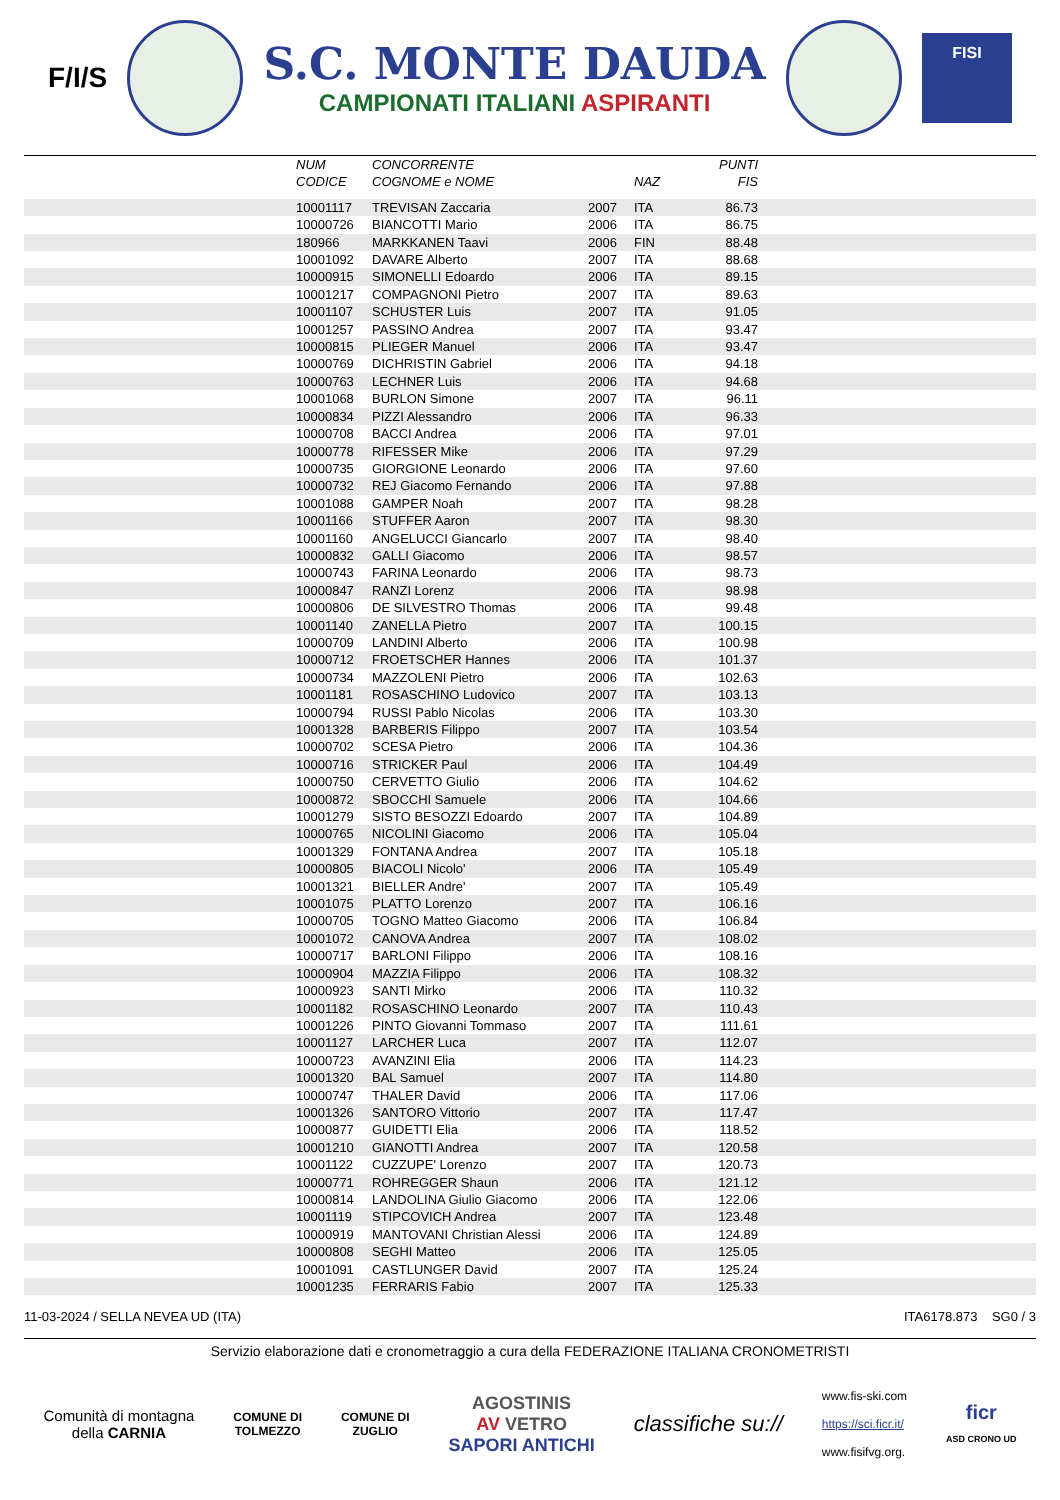F/I/S
S.C. MONTE DAUDA
CAMPIONATI ITALIANI ASPIRANTI
FISI
| | NUM CODICE | CONCORRENTE COGNOME e NOME | | NAZ | PUNTI FIS | |
| --- | --- | --- | --- | --- | --- | --- |
| | 10001117 | TREVISAN Zaccaria | 2007 | ITA | 86.73 | |
| | 10000726 | BIANCOTTI Mario | 2006 | ITA | 86.75 | |
| | 180966 | MARKKANEN Taavi | 2006 | FIN | 88.48 | |
| | 10001092 | DAVARE Alberto | 2007 | ITA | 88.68 | |
| | 10000915 | SIMONELLI Edoardo | 2006 | ITA | 89.15 | |
| | 10001217 | COMPAGNONI Pietro | 2007 | ITA | 89.63 | |
| | 10001107 | SCHUSTER Luis | 2007 | ITA | 91.05 | |
| | 10001257 | PASSINO Andrea | 2007 | ITA | 93.47 | |
| | 10000815 | PLIEGER Manuel | 2006 | ITA | 93.47 | |
| | 10000769 | DICHRISTIN Gabriel | 2006 | ITA | 94.18 | |
| | 10000763 | LECHNER Luis | 2006 | ITA | 94.68 | |
| | 10001068 | BURLON Simone | 2007 | ITA | 96.11 | |
| | 10000834 | PIZZI Alessandro | 2006 | ITA | 96.33 | |
| | 10000708 | BACCI Andrea | 2006 | ITA | 97.01 | |
| | 10000778 | RIFESSER Mike | 2006 | ITA | 97.29 | |
| | 10000735 | GIORGIONE Leonardo | 2006 | ITA | 97.60 | |
| | 10000732 | REJ Giacomo Fernando | 2006 | ITA | 97.88 | |
| | 10001088 | GAMPER Noah | 2007 | ITA | 98.28 | |
| | 10001166 | STUFFER Aaron | 2007 | ITA | 98.30 | |
| | 10001160 | ANGELUCCI Giancarlo | 2007 | ITA | 98.40 | |
| | 10000832 | GALLI Giacomo | 2006 | ITA | 98.57 | |
| | 10000743 | FARINA Leonardo | 2006 | ITA | 98.73 | |
| | 10000847 | RANZI Lorenz | 2006 | ITA | 98.98 | |
| | 10000806 | DE SILVESTRO Thomas | 2006 | ITA | 99.48 | |
| | 10001140 | ZANELLA Pietro | 2007 | ITA | 100.15 | |
| | 10000709 | LANDINI Alberto | 2006 | ITA | 100.98 | |
| | 10000712 | FROETSCHER Hannes | 2006 | ITA | 101.37 | |
| | 10000734 | MAZZOLENI Pietro | 2006 | ITA | 102.63 | |
| | 10001181 | ROSASCHINO Ludovico | 2007 | ITA | 103.13 | |
| | 10000794 | RUSSI Pablo Nicolas | 2006 | ITA | 103.30 | |
| | 10001328 | BARBERIS Filippo | 2007 | ITA | 103.54 | |
| | 10000702 | SCESA Pietro | 2006 | ITA | 104.36 | |
| | 10000716 | STRICKER Paul | 2006 | ITA | 104.49 | |
| | 10000750 | CERVETTO Giulio | 2006 | ITA | 104.62 | |
| | 10000872 | SBOCCHI Samuele | 2006 | ITA | 104.66 | |
| | 10001279 | SISTO BESOZZI Edoardo | 2007 | ITA | 104.89 | |
| | 10000765 | NICOLINI Giacomo | 2006 | ITA | 105.04 | |
| | 10001329 | FONTANA Andrea | 2007 | ITA | 105.18 | |
| | 10000805 | BIACOLI Nicolo' | 2006 | ITA | 105.49 | |
| | 10001321 | BIELLER Andre' | 2007 | ITA | 105.49 | |
| | 10001075 | PLATTO Lorenzo | 2007 | ITA | 106.16 | |
| | 10000705 | TOGNO Matteo Giacomo | 2006 | ITA | 106.84 | |
| | 10001072 | CANOVA Andrea | 2007 | ITA | 108.02 | |
| | 10000717 | BARLONI Filippo | 2006 | ITA | 108.16 | |
| | 10000904 | MAZZIA Filippo | 2006 | ITA | 108.32 | |
| | 10000923 | SANTI Mirko | 2006 | ITA | 110.32 | |
| | 10001182 | ROSASCHINO Leonardo | 2007 | ITA | 110.43 | |
| | 10001226 | PINTO Giovanni Tommaso | 2007 | ITA | 111.61 | |
| | 10001127 | LARCHER Luca | 2007 | ITA | 112.07 | |
| | 10000723 | AVANZINI Elia | 2006 | ITA | 114.23 | |
| | 10001320 | BAL Samuel | 2007 | ITA | 114.80 | |
| | 10000747 | THALER David | 2006 | ITA | 117.06 | |
| | 10001326 | SANTORO Vittorio | 2007 | ITA | 117.47 | |
| | 10000877 | GUIDETTI Elia | 2006 | ITA | 118.52 | |
| | 10001210 | GIANOTTI Andrea | 2007 | ITA | 120.58 | |
| | 10001122 | CUZZUPE' Lorenzo | 2007 | ITA | 120.73 | |
| | 10000771 | ROHREGGER Shaun | 2006 | ITA | 121.12 | |
| | 10000814 | LANDOLINA Giulio Giacomo | 2006 | ITA | 122.06 | |
| | 10001119 | STIPCOVICH Andrea | 2007 | ITA | 123.48 | |
| | 10000919 | MANTOVANI Christian Alessi | 2006 | ITA | 124.89 | |
| | 10000808 | SEGHI Matteo | 2006 | ITA | 125.05 | |
| | 10001091 | CASTLUNGER David | 2007 | ITA | 125.24 | |
| | 10001235 | FERRARIS Fabio | 2007 | ITA | 125.33 | |
11-03-2024 / SELLA NEVEA UD (ITA) ITA6178.873 SG0 / 3
Servizio elaborazione dati e cronometraggio a cura della FEDERAZIONE ITALIANA CRONOMETRISTI
Comunità di montagna
della CARNIA
COMUNE DI
TOLMEZZO
COMUNE DI
ZUGLIO
AGOSTINIS
AV VETRO
SAPORI ANTICHI
classifiche su://
www.fis-ski.com
https://sci.ficr.it/
www.fisifvg.org.
ficr
ASD CRONO UD